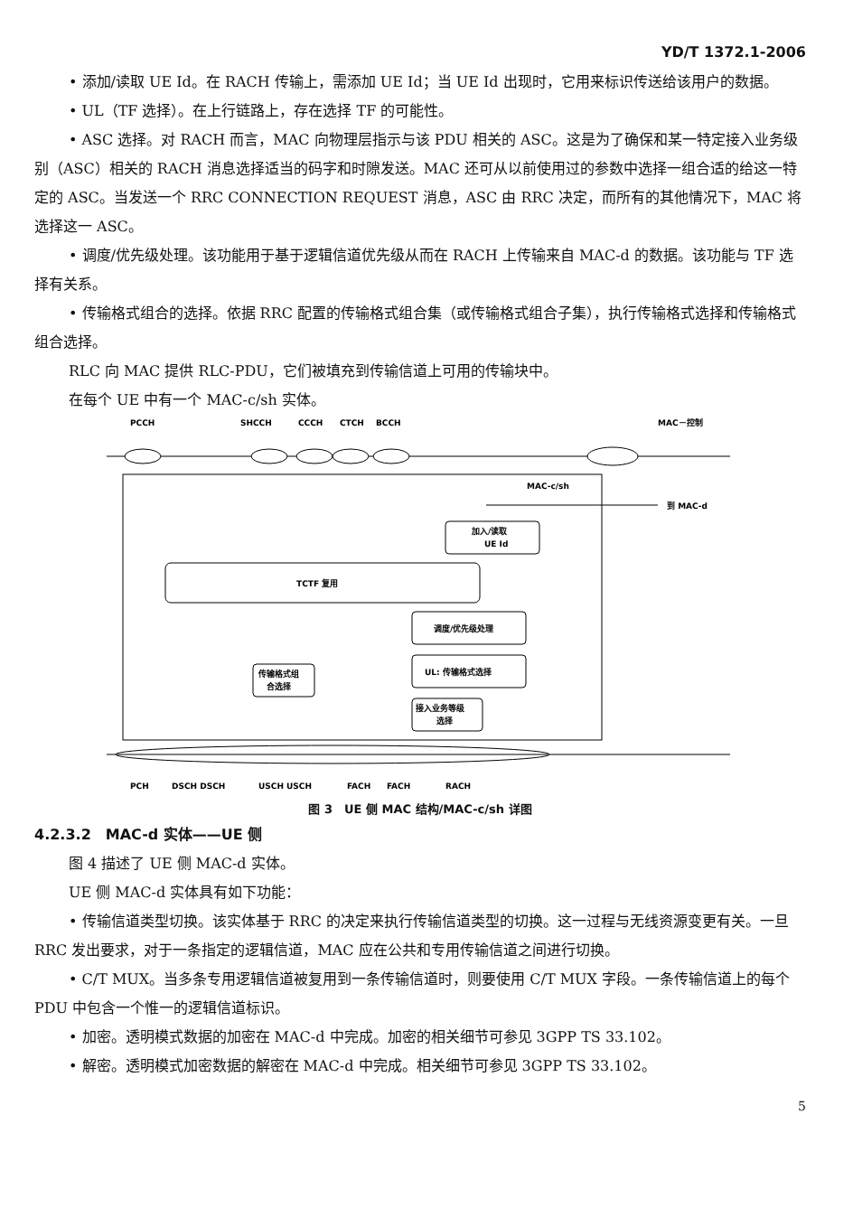YD/T 1372.1-2006
• 添加/读取 UE Id。在 RACH 传输上，需添加 UE Id；当 UE Id 出现时，它用来标识传送给该用户的数据。
• UL（TF 选择）。在上行链路上，存在选择 TF 的可能性。
• ASC 选择。对 RACH 而言，MAC 向物理层指示与该 PDU 相关的 ASC。这是为了确保和某一特定接入业务级别（ASC）相关的 RACH 消息选择适当的码字和时隙发送。MAC 还可从以前使用过的参数中选择一组合适的给这一特定的 ASC。当发送一个 RRC CONNECTION REQUEST 消息，ASC 由 RRC 决定，而所有的其他情况下，MAC 将选择这一 ASC。
• 调度/优先级处理。该功能用于基于逻辑信道优先级从而在 RACH 上传输来自 MAC-d 的数据。该功能与 TF 选择有关系。
• 传输格式组合的选择。依据 RRC 配置的传输格式组合集（或传输格式组合子集），执行传输格式选择和传输格式组合选择。
RLC 向 MAC 提供 RLC-PDU，它们被填充到传输信道上可用的传输块中。
在每个 UE 中有一个 MAC-c/sh 实体。
PCCH
SHCCH
CCCH
CTCH
BCCH
MAC－控制
MAC-c/sh
到 MAC-d
加入/读取
UE Id
TCTF 复用
调度/优先级处理
UL: 传输格式选择
传输格式组
合选择
接入业务等级
选择
PCH
DSCH DSCH
USCH USCH
FACH
FACH
RACH
图 3　UE 侧 MAC 结构/MAC-c/sh 详图
4.2.3.2　MAC-d 实体——UE 侧
图 4 描述了 UE 侧 MAC-d 实体。
UE 侧 MAC-d 实体具有如下功能：
• 传输信道类型切换。该实体基于 RRC 的决定来执行传输信道类型的切换。这一过程与无线资源变更有关。一旦 RRC 发出要求，对于一条指定的逻辑信道，MAC 应在公共和专用传输信道之间进行切换。
• C/T MUX。当多条专用逻辑信道被复用到一条传输信道时，则要使用 C/T MUX 字段。一条传输信道上的每个 PDU 中包含一个惟一的逻辑信道标识。
• 加密。透明模式数据的加密在 MAC-d 中完成。加密的相关细节可参见 3GPP TS 33.102。
• 解密。透明模式加密数据的解密在 MAC-d 中完成。相关细节可参见 3GPP TS 33.102。
5